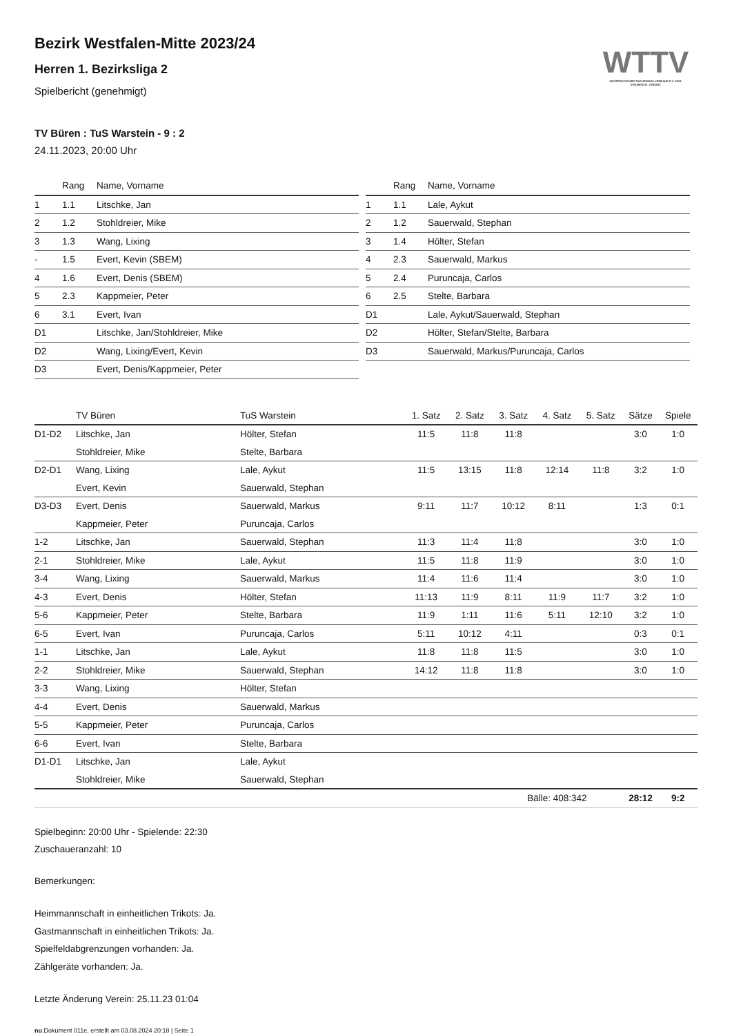Bezirk Westfalen-Mitte 2023/24
Herren 1. Bezirksliga 2
Spielbericht (genehmigt)
WTTV
WESTDEUTSCHER TISCHTENNIS-VERBAND E.V. FAIR. DYNAMISCH. VEREINT.
TV Büren : TuS Warstein - 9 : 2
24.11.2023, 20:00 Uhr
| | Rang | Name, Vorname |
| --- | --- | --- |
| 1 | 1.1 | Litschke, Jan |
| 2 | 1.2 | Stohldreier, Mike |
| 3 | 1.3 | Wang, Lixing |
| - | 1.5 | Evert, Kevin (SBEM) |
| 4 | 1.6 | Evert, Denis (SBEM) |
| 5 | 2.3 | Kappmeier, Peter |
| 6 | 3.1 | Evert, Ivan |
| D1 | | Litschke, Jan/Stohldreier, Mike |
| D2 | | Wang, Lixing/Evert, Kevin |
| D3 | | Evert, Denis/Kappmeier, Peter |
| | Rang | Name, Vorname |
| --- | --- | --- |
| 1 | 1.1 | Lale, Aykut |
| 2 | 1.2 | Sauerwald, Stephan |
| 3 | 1.4 | Hölter, Stefan |
| 4 | 2.3 | Sauerwald, Markus |
| 5 | 2.4 | Puruncaja, Carlos |
| 6 | 2.5 | Stelte, Barbara |
| D1 | | Lale, Aykut/Sauerwald, Stephan |
| D2 | | Hölter, Stefan/Stelte, Barbara |
| D3 | | Sauerwald, Markus/Puruncaja, Carlos |
| | TV Büren | TuS Warstein | 1. Satz | 2. Satz | 3. Satz | 4. Satz | 5. Satz | Sätze | Spiele |
| --- | --- | --- | --- | --- | --- | --- | --- | --- | --- |
| D1-D2 | Litschke, Jan | Hölter, Stefan | 11:5 | 11:8 | 11:8 | | | 3:0 | 1:0 |
| | Stohldreier, Mike | Stelte, Barbara | | | | | | | |
| D2-D1 | Wang, Lixing | Lale, Aykut | 11:5 | 13:15 | 11:8 | 12:14 | 11:8 | 3:2 | 1:0 |
| | Evert, Kevin | Sauerwald, Stephan | | | | | | | |
| D3-D3 | Evert, Denis | Sauerwald, Markus | 9:11 | 11:7 | 10:12 | 8:11 | | 1:3 | 0:1 |
| | Kappmeier, Peter | Puruncaja, Carlos | | | | | | | |
| 1-2 | Litschke, Jan | Sauerwald, Stephan | 11:3 | 11:4 | 11:8 | | | 3:0 | 1:0 |
| 2-1 | Stohldreier, Mike | Lale, Aykut | 11:5 | 11:8 | 11:9 | | | 3:0 | 1:0 |
| 3-4 | Wang, Lixing | Sauerwald, Markus | 11:4 | 11:6 | 11:4 | | | 3:0 | 1:0 |
| 4-3 | Evert, Denis | Hölter, Stefan | 11:13 | 11:9 | 8:11 | 11:9 | 11:7 | 3:2 | 1:0 |
| 5-6 | Kappmeier, Peter | Stelte, Barbara | 11:9 | 1:11 | 11:6 | 5:11 | 12:10 | 3:2 | 1:0 |
| 6-5 | Evert, Ivan | Puruncaja, Carlos | 5:11 | 10:12 | 4:11 | | | 0:3 | 0:1 |
| 1-1 | Litschke, Jan | Lale, Aykut | 11:8 | 11:8 | 11:5 | | | 3:0 | 1:0 |
| 2-2 | Stohldreier, Mike | Sauerwald, Stephan | 14:12 | 11:8 | 11:8 | | | 3:0 | 1:0 |
| 3-3 | Wang, Lixing | Hölter, Stefan | | | | | | | |
| 4-4 | Evert, Denis | Sauerwald, Markus | | | | | | | |
| 5-5 | Kappmeier, Peter | Puruncaja, Carlos | | | | | | | |
| 6-6 | Evert, Ivan | Stelte, Barbara | | | | | | | |
| D1-D1 | Litschke, Jan | Lale, Aykut | | | | | | | |
| | Stohldreier, Mike | Sauerwald, Stephan | | | | | | | |
| | | | | | Bälle: 408:342 | | | 28:12 | 9:2 |
Spielbeginn: 20:00 Uhr - Spielende: 22:30
Zuschaueranzahl: 10
Bemerkungen:
Heimmannschaft in einheitlichen Trikots: Ja.
Gastmannschaft in einheitlichen Trikots: Ja.
Spielfeldabgrenzungen vorhanden: Ja.
Zählgeräte vorhanden: Ja.
Letzte Änderung Verein: 25.11.23 01:04
nu.Dokument 011e, erstellt am 03.08.2024 20:18 | Seite 1